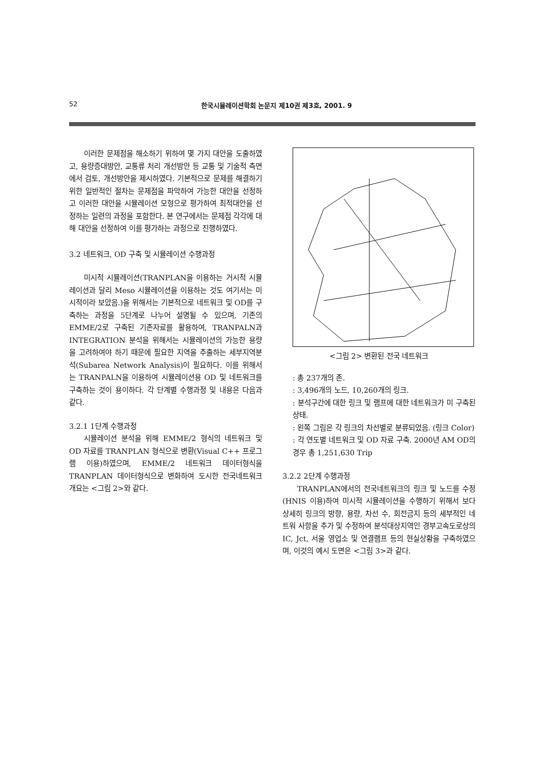52 한국시뮬레이션학회 논문지 제10권 제3호, 2001. 9
이러한 문제점을 해소하기 위하여 몇 가지 대안을 도출하였고, 용량증대방안, 교통류 처리 개선방안 등 교통 및 기술적 측면에서 검토, 개선방안을 제시하였다. 기본적으로 문제를 해결하기 위한 일반적인 절차는 문제점을 파악하여 가능한 대안을 선정하고 이러한 대안을 시뮬레이션 모형으로 평가하여 최적대안을 선정하는 일련의 과정을 포함한다. 본 연구에서는 문제점 각각에 대해 대안을 선정하여 이를 평가하는 과정으로 진행하였다.
3.2 네트워크, OD 구축 및 시뮬레이션 수행과정
미시적 시뮬레이션(TRANPLAN을 이용하는 거시적 시뮬레이션과 달리 Meso 시뮬레이션을 이용하는 것도 여기서는 미시적이라 보았음.)을 위해서는 기본적으로 네트워크 및 OD를 구축하는 과정을 5단계로 나누어 설명될 수 있으며, 기존의 EMME/2로 구축된 기존자료를 활용하여, TRANPALN과 INTEGRATION 분석을 위해서는 시뮬레이션의 가능한 용량을 고려하여야 하기 때문에 필요한 지역을 추출하는 세부지역분석(Subarea Network Analysis)이 필요하다. 이를 위해서는 TRANPALN을 이용하여 시뮬레이션용 OD 및 네트워크를 구축하는 것이 용이하다. 각 단계별 수행과정 및 내용은 다음과 같다.
3.2.1 1단계 수행과정
시뮬레이션 분석을 위해 EMME/2 형식의 네트워크 및 OD 자료를 TRANPLAN 형식으로 변환(Visual C++ 프로그램 이용)하였으며, EMME/2 네트워크 데이터형식을 TRANPLAN 데이터형식으로 변화하여 도시한 전국네트워크 개요는 <그림 2>와 같다.
<그림 2> 변환된 전국 네트워크
: 총 237개의 존.
: 3,496개의 노드, 10,260개의 링크.
: 분석구간에 대한 링크 및 램프에 대한 네트워크가 미 구축된 상태.
: 왼쪽 그림은 각 링크의 차선별로 분류되었음. (링크 Color)
: 각 연도별 네트워크 및 OD 자료 구축. 2000년 AM OD의 경우 총 1,251,630 Trip
3.2.2 2단계 수행과정
TRANPLAN에서의 전국네트워크의 링크 및 노드를 수정(HNIS 이용)하여 미시적 시뮬레이션을 수행하기 위해서 보다 상세히 링크의 방향, 용량, 차선 수, 회전금지 등의 세부적인 네트워 사항을 추가 및 수정하여 분석대상지역인 경부고속도로상의 IC, Jct, 서울 영업소 및 연결램프 등의 현실상황을 구축하였으며, 이것의 예시 도면은 <그림 3>과 같다.